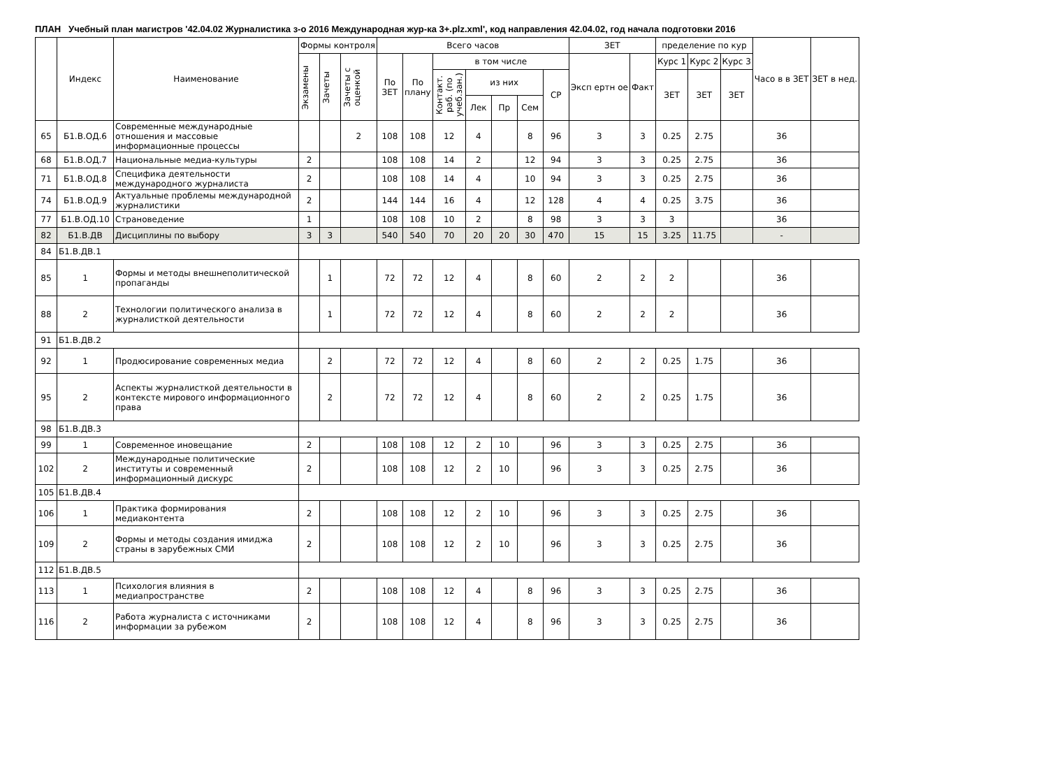ПЛАН Учебный план магистров '42.04.02 Журналистика з-о 2016 Международная жур-ка 3+.plz.xml', код направления 42.04.02, год начала подготовки 2016
| | Индекс | Наименование | Формы контроля | | | Всего часов | | | | | | | ЗЕТ | | пределение по кур | | | Часо в в ЗЕТ | ЗЕТ в нед. |
| --- | --- | --- | --- | --- | --- | --- | --- | --- | --- | --- | --- | --- | --- | --- | --- | --- | --- | --- | --- |
| | | | Экзамены | Зачеты | Зачеты с оценкой | По ЗЕТ | По плану | в том числе | | | | | Эксп ертн ое | Факт | Курс 1 | Курс 2 | Курс 3 | | |
| | | | | | | | | Контакт. раб. (по учеб.зан.) | из них | | | СР | | | ЗЕТ | ЗЕТ | ЗЕТ | | |
| | | | | | | | | | Лек | Пр | Сем | | | | | | | | |
| 65 | Б1.В.ОД.6 | Современные международные отношения и массовые информационные процессы | | | 2 | 108 | 108 | 12 | 4 | | 8 | 96 | 3 | 3 | 0.25 | 2.75 | | 36 | |
| 68 | Б1.В.ОД.7 | Национальные медиа-культуры | 2 | | | 108 | 108 | 14 | 2 | | 12 | 94 | 3 | 3 | 0.25 | 2.75 | | 36 | |
| 71 | Б1.В.ОД.8 | Специфика деятельности международного журналиста | 2 | | | 108 | 108 | 14 | 4 | | 10 | 94 | 3 | 3 | 0.25 | 2.75 | | 36 | |
| 74 | Б1.В.ОД.9 | Актуальные проблемы международной журналистики | 2 | | | 144 | 144 | 16 | 4 | | 12 | 128 | 4 | 4 | 0.25 | 3.75 | | 36 | |
| 77 | Б1.В.ОД.10 | Страноведение | 1 | | | 108 | 108 | 10 | 2 | | 8 | 98 | 3 | 3 | 3 | | | 36 | |
| 82 | Б1.В.ДВ | Дисциплины по выбору | 3 | 3 | | 540 | 540 | 70 | 20 | 20 | 30 | 470 | 15 | 15 | 3.25 | 11.75 | | - | |
| 84 | Б1.В.ДВ.1 | | | | | | | | | | | | | | | | | | |
| 85 | 1 | Формы и методы внешнеполитической пропаганды | | 1 | | 72 | 72 | 12 | 4 | | 8 | 60 | 2 | 2 | 2 | | | 36 | |
| 88 | 2 | Технологии политического анализа в журналисткой деятельности | | 1 | | 72 | 72 | 12 | 4 | | 8 | 60 | 2 | 2 | 2 | | | 36 | |
| 91 | Б1.В.ДВ.2 | | | | | | | | | | | | | | | | | | |
| 92 | 1 | Продюсирование современных медиа | | 2 | | 72 | 72 | 12 | 4 | | 8 | 60 | 2 | 2 | 0.25 | 1.75 | | 36 | |
| 95 | 2 | Аспекты журналисткой деятельности в контексте мирового информационного права | | 2 | | 72 | 72 | 12 | 4 | | 8 | 60 | 2 | 2 | 0.25 | 1.75 | | 36 | |
| 98 | Б1.В.ДВ.3 | | | | | | | | | | | | | | | | | | |
| 99 | 1 | Современное иновещание | 2 | | | 108 | 108 | 12 | 2 | 10 | | 96 | 3 | 3 | 0.25 | 2.75 | | 36 | |
| 102 | 2 | Международные политические институты и современный информационный дискурс | 2 | | | 108 | 108 | 12 | 2 | 10 | | 96 | 3 | 3 | 0.25 | 2.75 | | 36 | |
| 105 | Б1.В.ДВ.4 | | | | | | | | | | | | | | | | | | |
| 106 | 1 | Практика формирования медиаконтента | 2 | | | 108 | 108 | 12 | 2 | 10 | | 96 | 3 | 3 | 0.25 | 2.75 | | 36 | |
| 109 | 2 | Формы и методы создания имиджа страны в зарубежных СМИ | 2 | | | 108 | 108 | 12 | 2 | 10 | | 96 | 3 | 3 | 0.25 | 2.75 | | 36 | |
| 112 | Б1.В.ДВ.5 | | | | | | | | | | | | | | | | | | |
| 113 | 1 | Психология влияния в медиапространстве | 2 | | | 108 | 108 | 12 | 4 | | 8 | 96 | 3 | 3 | 0.25 | 2.75 | | 36 | |
| 116 | 2 | Работа журналиста с источниками информации за рубежом | 2 | | | 108 | 108 | 12 | 4 | | 8 | 96 | 3 | 3 | 0.25 | 2.75 | | 36 | |